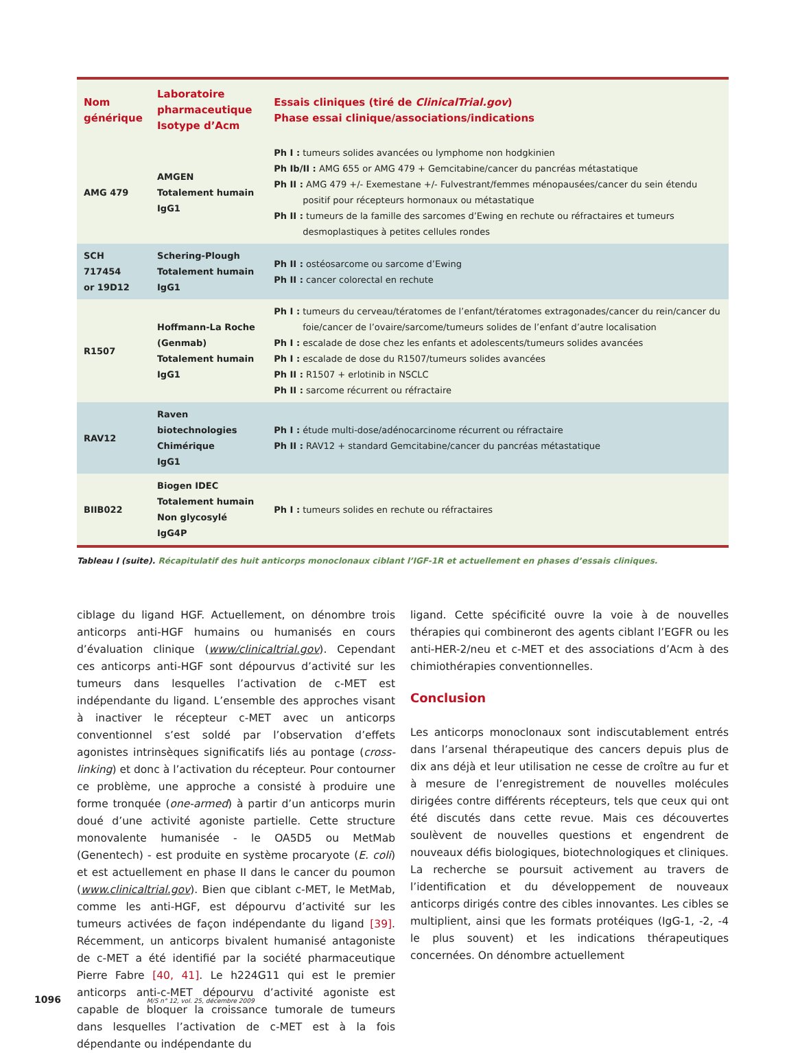| Nom générique | Laboratoire pharmaceutique Isotype d’Acm | Essais cliniques (tiré de ClinicalTrial.gov ) Phase essai clinique/associations/indications |
| --- | --- | --- |
| AMG 479 | AMGEN Totalement humain IgG1 | Ph I : tumeurs solides avancées ou lymphome non hodgkinien Ph Ib/II : AMG 655 or AMG 479 + Gemcitabine/cancer du pancréas métastatique Ph II : AMG 479 +/- Exemestane +/- Fulvestrant/femmes ménopausées/cancer du sein étendu positif pour récepteurs hormonaux ou métastatique Ph II : tumeurs de la famille des sarcomes d’Ewing en rechute ou réfractaires et tumeurs desmoplastiques à petites cellules rondes |
| SCH 717454 or 19D12 | Schering-Plough Totalement humain IgG1 | Ph II : ostéosarcome ou sarcome d’Ewing Ph II : cancer colorectal en rechute |
| R1507 | Hoffmann-La Roche (Genmab) Totalement humain IgG1 | Ph I : tumeurs du cerveau/tératomes de l’enfant/tératomes extragonades/cancer du rein/cancer du foie/cancer de l’ovaire/sarcome/tumeurs solides de l’enfant d’autre localisation Ph I : escalade de dose chez les enfants et adolescents/tumeurs solides avancées Ph I : escalade de dose du R1507/tumeurs solides avancées Ph II : R1507 + erlotinib in NSCLC Ph II : sarcome récurrent ou réfractaire |
| RAV12 | Raven biotechnologies Chimérique IgG1 | Ph I : étude multi-dose/adénocarcinome récurrent ou réfractaire Ph II : RAV12 + standard Gemcitabine/cancer du pancréas métastatique |
| BIIB022 | Biogen IDEC Totalement humain Non glycosylé IgG4P | Ph I : tumeurs solides en rechute ou réfractaires |
Tableau I (suite). Récapitulatif des huit anticorps monoclonaux ciblant l’IGF-1R et actuellement en phases d’essais cliniques.
ciblage du ligand HGF. Actuellement, on dénombre trois anticorps anti-HGF humains ou humanisés en cours d’évaluation clinique (www/clinicaltrial.gov). Cependant ces anticorps anti-HGF sont dépourvus d’activité sur les tumeurs dans lesquelles l’activation de c-MET est indépendante du ligand. L’ensemble des approches visant à inactiver le récepteur c-MET avec un anticorps conventionnel s’est soldé par l’observation d’effets agonistes intrinsèques significatifs liés au pontage (cross-linking) et donc à l’activation du récepteur. Pour contourner ce problème, une approche a consisté à produire une forme tronquée (one-armed) à partir d’un anticorps murin doué d’une activité agoniste partielle. Cette structure monovalente humanisée - le OA5D5 ou MetMab (Genentech) - est produite en système procaryote (E. coli) et est actuellement en phase II dans le cancer du poumon (www.clinicaltrial.gov). Bien que ciblant c-MET, le MetMab, comme les anti-HGF, est dépourvu d’activité sur les tumeurs activées de façon indépendante du ligand [39]. Récemment, un anticorps bivalent humanisé antagoniste de c-MET a été identifié par la société pharmaceutique Pierre Fabre [40, 41]. Le h224G11 qui est le premier anticorps anti-c-MET dépourvu d’activité agoniste est capable de bloquer la croissance tumorale de tumeurs dans lesquelles l’activation de c-MET est à la fois dépendante ou indépendante du
ligand. Cette spécificité ouvre la voie à de nouvelles thérapies qui combineront des agents ciblant l’EGFR ou les anti-HER-2/neu et c-MET et des associations d’Acm à des chimiothérapies conventionnelles.
Conclusion
Les anticorps monoclonaux sont indiscutablement entrés dans l’arsenal thérapeutique des cancers depuis plus de dix ans déjà et leur utilisation ne cesse de croître au fur et à mesure de l’enregistrement de nouvelles molécules dirigées contre différents récepteurs, tels que ceux qui ont été discutés dans cette revue. Mais ces découvertes soulèvent de nouvelles questions et engendrent de nouveaux défis biologiques, biotechnologiques et cliniques. La recherche se poursuit activement au travers de l’identification et du développement de nouveaux anticorps dirigés contre des cibles innovantes. Les cibles se multiplient, ainsi que les formats protéiques (IgG-1, -2, -4 le plus souvent) et les indications thérapeutiques concernées. On dénombre actuellement
1096 M/S n° 12, vol. 25, décembre 2009